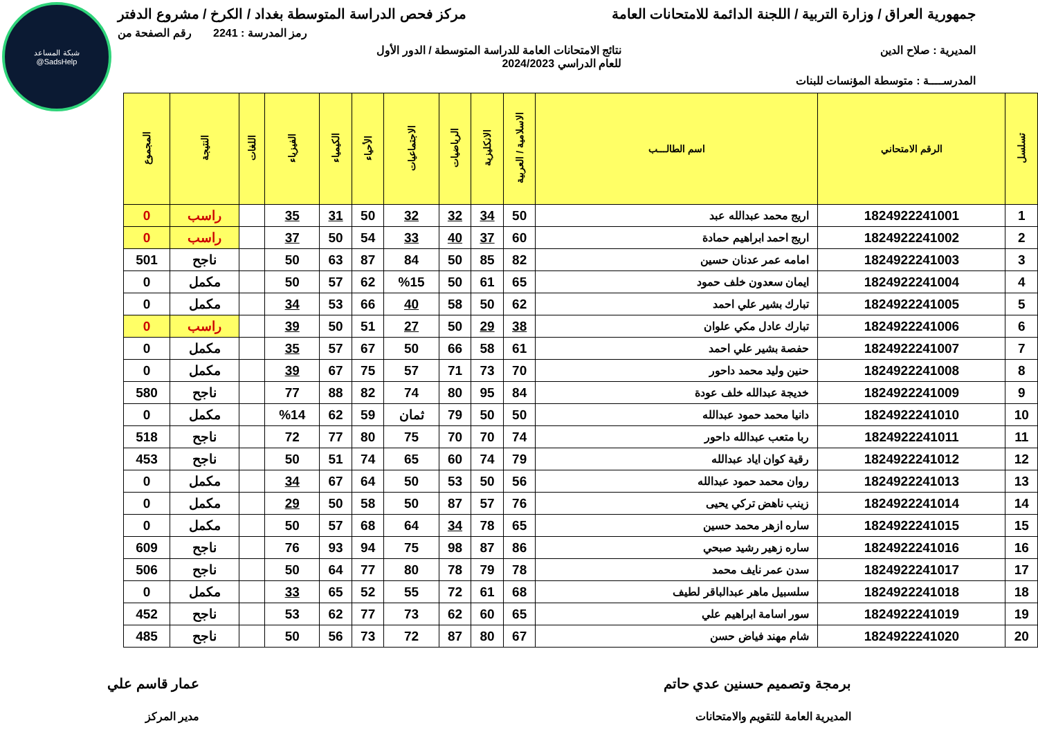شبكة المساعد
@SadsHelp
جمهورية العراق / وزارة التربية / اللجنة الدائمة للامتحانات العامة مركز فحص الدراسة المتوسطة بغداد / الكرخ / مشروع الدفتر
رمز المدرسة : 2241 رقم الصفحة من
المديرية : صلاح الدين نتائج الامتحانات العامة للدراسة المتوسطة / الدور الأول
للعام الدراسي 2024/2023
المدرســــة : متوسطة المؤنسات للبنات
| تسلسل | الرقم الامتحاني | اسم الطالـــب | الاسلامية / العربية | الانكليزية | الرياضيات | الاجتماعيات | الأحياء | الكيمياء | الفيزياء | اللغات | النتيجة | المجموع |
| --- | --- | --- | --- | --- | --- | --- | --- | --- | --- | --- | --- | --- |
| 1 | 1824922241001 | اريج محمد عبدالله عبد | 50 | 34 | 32 | 32 | 50 | 31 | 35 | | راسب | 0 |
| 2 | 1824922241002 | اريج احمد ابراهيم حمادة | 60 | 37 | 40 | 33 | 54 | 50 | 37 | | راسب | 0 |
| 3 | 1824922241003 | امامه عمر عدنان حسين | 82 | 85 | 50 | 84 | 87 | 63 | 50 | | ناجح | 501 |
| 4 | 1824922241004 | ايمان سعدون خلف حمود | 65 | 61 | 50 | %15 | 62 | 57 | 50 | | مكمل | 0 |
| 5 | 1824922241005 | تبارك بشير علي احمد | 62 | 50 | 58 | 40 | 66 | 53 | 34 | | مكمل | 0 |
| 6 | 1824922241006 | تبارك عادل مكي علوان | 38 | 29 | 50 | 27 | 51 | 50 | 39 | | راسب | 0 |
| 7 | 1824922241007 | حفصة بشير علي احمد | 61 | 58 | 66 | 50 | 67 | 57 | 35 | | مكمل | 0 |
| 8 | 1824922241008 | حنين وليد محمد داحور | 70 | 73 | 71 | 57 | 75 | 67 | 39 | | مكمل | 0 |
| 9 | 1824922241009 | خديجة عبدالله خلف عودة | 84 | 95 | 80 | 74 | 82 | 88 | 77 | | ناجح | 580 |
| 10 | 1824922241010 | دانيا محمد حمود عبدالله | 50 | 50 | 79 | ثمان | 59 | 62 | %14 | | مكمل | 0 |
| 11 | 1824922241011 | ربا متعب عبدالله داحور | 74 | 70 | 70 | 75 | 80 | 77 | 72 | | ناجح | 518 |
| 12 | 1824922241012 | رقية كوان اياد عبدالله | 79 | 74 | 60 | 65 | 74 | 51 | 50 | | ناجح | 453 |
| 13 | 1824922241013 | روان محمد حمود عبدالله | 56 | 50 | 53 | 50 | 64 | 67 | 34 | | مكمل | 0 |
| 14 | 1824922241014 | زينب ناهض تركي يحيى | 76 | 57 | 87 | 50 | 58 | 50 | 29 | | مكمل | 0 |
| 15 | 1824922241015 | ساره ازهر محمد حسين | 65 | 78 | 34 | 64 | 68 | 57 | 50 | | مكمل | 0 |
| 16 | 1824922241016 | ساره زهير رشيد صبحي | 86 | 87 | 98 | 75 | 94 | 93 | 76 | | ناجح | 609 |
| 17 | 1824922241017 | سدن عمر نايف محمد | 78 | 79 | 78 | 80 | 77 | 64 | 50 | | ناجح | 506 |
| 18 | 1824922241018 | سلسبيل ماهر عبدالباقر لطيف | 68 | 61 | 72 | 55 | 52 | 65 | 33 | | مكمل | 0 |
| 19 | 1824922241019 | سور اسامة ابراهيم علي | 65 | 60 | 62 | 73 | 77 | 62 | 53 | | ناجح | 452 |
| 20 | 1824922241020 | شام مهند فياض حسن | 67 | 80 | 87 | 72 | 73 | 56 | 50 | | ناجح | 485 |
برمجة وتصميم حسنين عدي حاتم
المديرية العامة للتقويم والامتحانات
عمار قاسم علي
مدير المركز